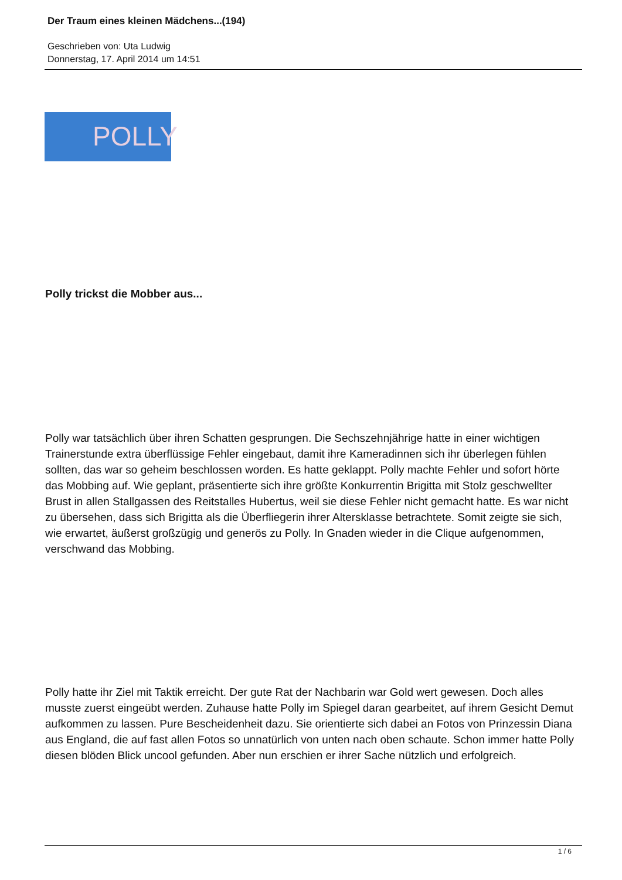Der Traum eines kleinen Mädchens...(194)
Geschrieben von: Uta Ludwig
Donnerstag, 17. April 2014 um 14:51
POLLY
Polly trickst die Mobber aus...
Polly war tatsächlich über ihren Schatten gesprungen. Die Sechszehnjährige hatte in einer wichtigen Trainerstunde extra überflüssige Fehler eingebaut, damit ihre Kameradinnen sich ihr überlegen fühlen sollten, das war so geheim beschlossen worden. Es hatte geklappt. Polly machte Fehler und sofort hörte das Mobbing auf. Wie geplant, präsentierte sich ihre größte Konkurrentin Brigitta mit Stolz geschwellter Brust in allen Stallgassen des Reitstalles Hubertus, weil sie diese Fehler nicht gemacht hatte. Es war nicht zu übersehen, dass sich Brigitta als die Überfliegerin ihrer Altersklasse betrachtete. Somit zeigte sie sich, wie erwartet, äußerst großzügig und generös zu Polly. In Gnaden wieder in die Clique aufgenommen, verschwand das Mobbing.
Polly hatte ihr Ziel mit Taktik erreicht. Der gute Rat der Nachbarin war Gold wert gewesen. Doch alles musste zuerst eingeübt werden. Zuhause hatte Polly im Spiegel daran gearbeitet, auf ihrem Gesicht Demut aufkommen zu lassen. Pure Bescheidenheit dazu. Sie orientierte sich dabei an Fotos von Prinzessin Diana aus England, die auf fast allen Fotos so unnatürlich von unten nach oben schaute. Schon immer hatte Polly diesen blöden Blick uncool gefunden. Aber nun erschien er ihrer Sache nützlich und erfolgreich.
1 / 6